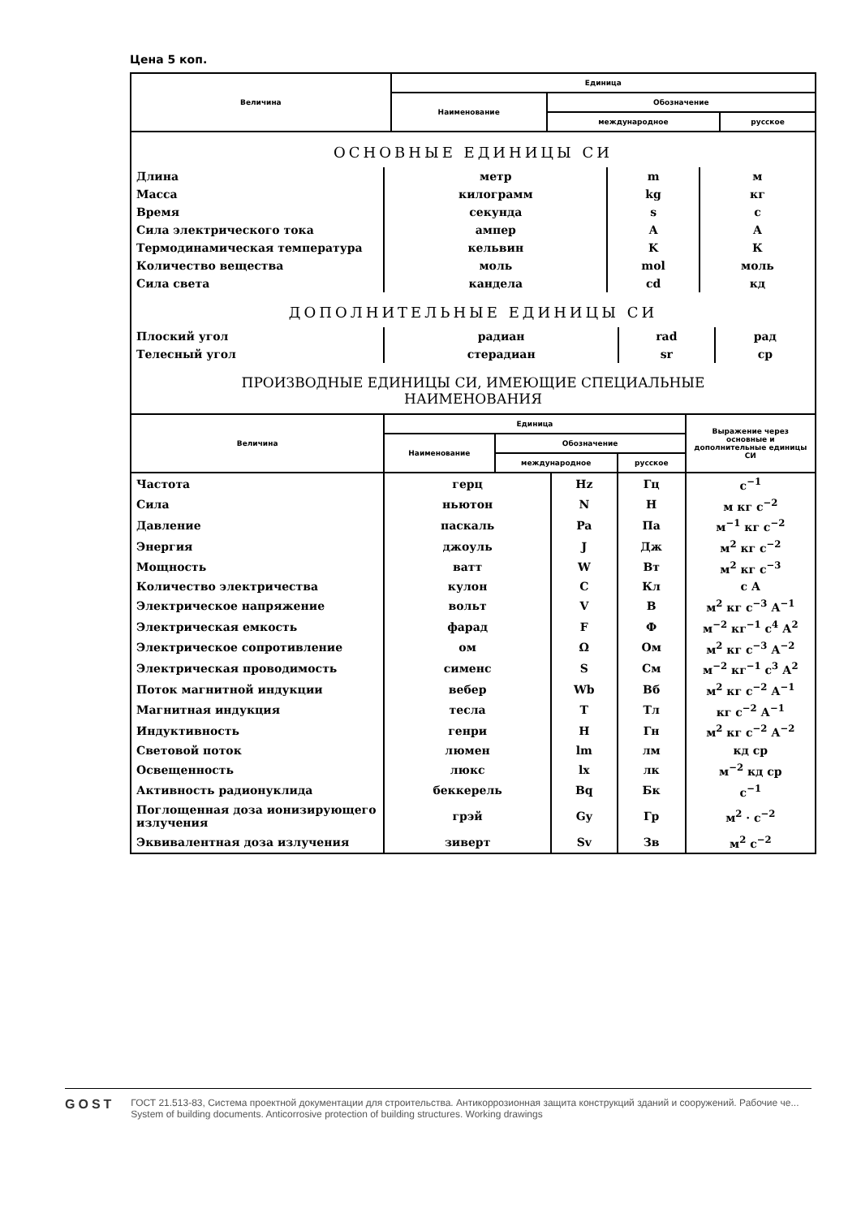Цена 5 коп.
| Величина | Единица | | |
| --- | --- | --- | --- |
| | Наименование | Обозначение | |
| | | международное | русское |
ОСНОВНЫЕ ЕДИНИЦЫ СИ
| Длина | метр | m | м |
| Масса | килограмм | kg | кг |
| Время | секунда | s | с |
| Сила электрического тока | ампер | A | А |
| Термодинамическая температура | кельвин | K | К |
| Количество вещества | моль | mol | моль |
| Сила света | кандела | cd | кд |
ДОПОЛНИТЕЛЬНЫЕ ЕДИНИЦЫ СИ
| Плоский угол | радиан | rad | рад |
| Телесный угол | стерадиан | sr | ср |
ПРОИЗВОДНЫЕ ЕДИНИЦЫ СИ, ИМЕЮЩИЕ СПЕЦИАЛЬНЫЕ
НАИМЕНОВАНИЯ
| Величина | Единица | | | Выражение через основные и дополнительные единицы СИ |
| --- | --- | --- | --- | --- |
| | Наименование | Обозначение | | |
| | | международное | русское | |
| Частота | герц | Hz | Гц | с<sup>−1</sup> |
| Сила | ньютон | N | Н | м кг с<sup>−2</sup> |
| Давление | паскаль | Pa | Па | м<sup>−1</sup> кг с<sup>−2</sup> |
| Энергия | джоуль | J | Дж | м<sup>2</sup> кг с<sup>−2</sup> |
| Мощность | ватт | W | Вт | м<sup>2</sup> кг с<sup>−3</sup> |
| Количество электричества | кулон | C | Кл | с А |
| Электрическое напряжение | вольт | V | В | м<sup>2</sup> кг с<sup>−3</sup> А<sup>−1</sup> |
| Электрическая емкость | фарад | F | Ф | м<sup>−2</sup> кг<sup>−1</sup> с<sup>4</sup> А<sup>2</sup> |
| Электрическое сопротивление | ом | Ω | Ом | м<sup>2</sup> кг с<sup>−3</sup> А<sup>−2</sup> |
| Электрическая проводимость | сименс | S | См | м<sup>−2</sup> кг<sup>−1</sup> с<sup>3</sup> А<sup>2</sup> |
| Поток магнитной индукции | вебер | Wb | Вб | м<sup>2</sup> кг с<sup>−2</sup> А<sup>−1</sup> |
| Магнитная индукция | тесла | T | Тл | кг с<sup>−2</sup> А<sup>−1</sup> |
| Индуктивность | генри | H | Гн | м<sup>2</sup> кг с<sup>−2</sup> А<sup>−2</sup> |
| Световой поток | люмен | lm | лм | кд ср |
| Освещенность | люкс | lx | лк | м<sup>−2</sup> кд ср |
| Активность радионуклида | беккерель | Bq | Бк | с<sup>−1</sup> |
| Поглощенная доза ионизирующего излучения | грэй | Gy | Гр | м<sup>2</sup> · с<sup>−2</sup> |
| Эквивалентная доза излучения | зиверт | Sv | Зв | м<sup>2</sup> с<sup>−2</sup> |
GOST
ГОСТ 21.513-83, Система проектной документации для строительства. Антикоррозионная защита конструкций зданий и сооружений. Рабочие че...
System of building documents. Anticorrosive protection of building structures. Working drawings